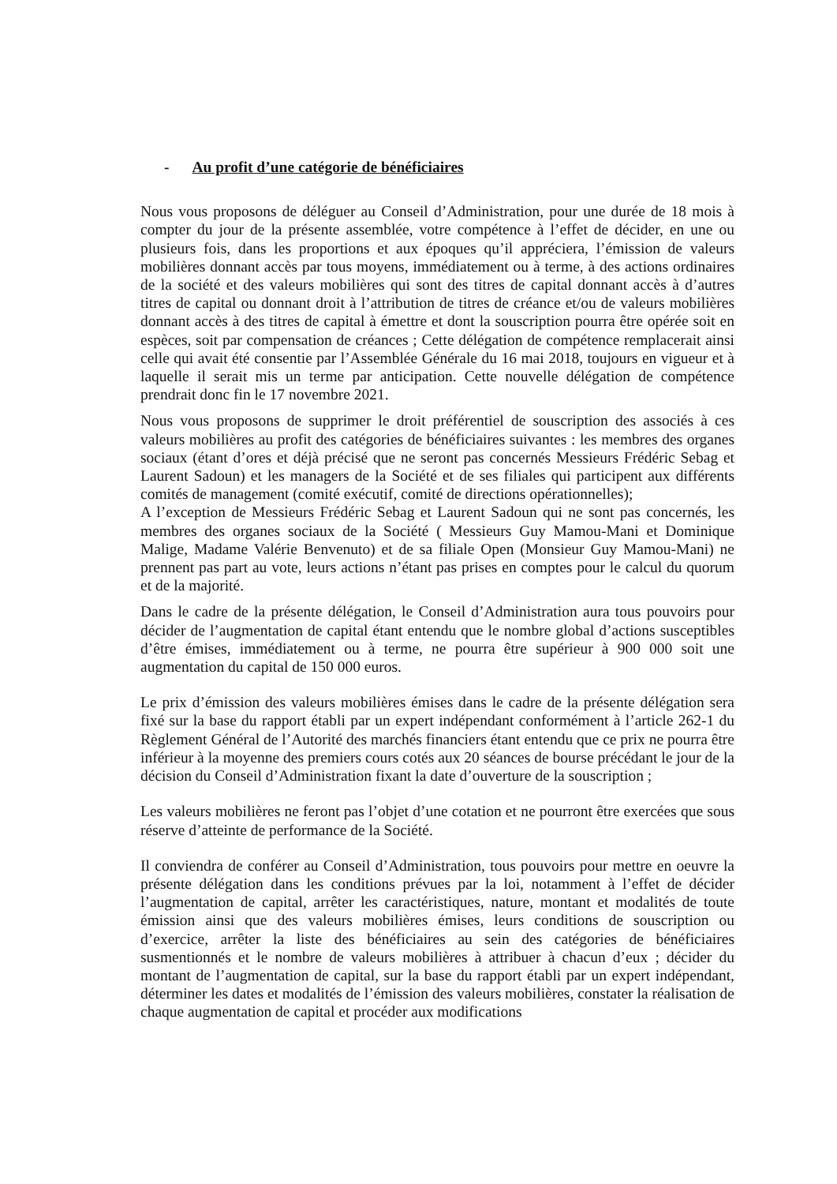- Au profit d’une catégorie de bénéficiaires
Nous vous proposons de déléguer au Conseil d’Administration, pour une durée de 18 mois à compter du jour de la présente assemblée, votre compétence à l’effet de décider, en une ou plusieurs fois, dans les proportions et aux époques qu’il appréciera, l’émission de valeurs mobilières donnant accès par tous moyens, immédiatement ou à terme, à des actions ordinaires de la société et des valeurs mobilières qui sont des titres de capital donnant accès à d’autres titres de capital ou donnant droit à l’attribution de titres de créance et/ou de valeurs mobilières donnant accès à des titres de capital à émettre et dont la souscription pourra être opérée soit en espèces, soit par compensation de créances ; Cette délégation de compétence remplacerait ainsi celle qui avait été consentie par l’Assemblée Générale du 16 mai 2018, toujours en vigueur et à laquelle il serait mis un terme par anticipation. Cette nouvelle délégation de compétence prendrait donc fin le 17 novembre 2021.
Nous vous proposons de supprimer le droit préférentiel de souscription des associés à ces valeurs mobilières au profit des catégories de bénéficiaires suivantes : les membres des organes sociaux (étant d’ores et déjà précisé que ne seront pas concernés Messieurs Frédéric Sebag et Laurent Sadoun) et les managers de la Société et de ses filiales qui participent aux différents comités de management (comité exécutif, comité de directions opérationnelles);
A l’exception de Messieurs Frédéric Sebag et Laurent Sadoun qui ne sont pas concernés, les membres des organes sociaux de la Société ( Messieurs Guy Mamou-Mani et Dominique Malige, Madame Valérie Benvenuto) et de sa filiale Open (Monsieur Guy Mamou-Mani) ne prennent pas part au vote, leurs actions n’étant pas prises en comptes pour le calcul du quorum et de la majorité.
Dans le cadre de la présente délégation, le Conseil d’Administration aura tous pouvoirs pour décider de l’augmentation de capital étant entendu que le nombre global d’actions susceptibles d’être émises, immédiatement ou à terme, ne pourra être supérieur à 900 000 soit une augmentation du capital de 150 000 euros.
Le prix d’émission des valeurs mobilières émises dans le cadre de la présente délégation sera fixé sur la base du rapport établi par un expert indépendant conformément à l’article 262-1 du Règlement Général de l’Autorité des marchés financiers étant entendu que ce prix ne pourra être inférieur à la moyenne des premiers cours cotés aux 20 séances de bourse précédant le jour de la décision du Conseil d’Administration fixant la date d’ouverture de la souscription ;
Les valeurs mobilières ne feront pas l’objet d’une cotation et ne pourront être exercées que sous réserve d’atteinte de performance de la Société.
Il conviendra de conférer au Conseil d’Administration, tous pouvoirs pour mettre en oeuvre la présente délégation dans les conditions prévues par la loi, notamment à l’effet de décider l’augmentation de capital, arrêter les caractéristiques, nature, montant et modalités de toute émission ainsi que des valeurs mobilières émises, leurs conditions de souscription ou d’exercice, arrêter la liste des bénéficiaires au sein des catégories de bénéficiaires susmentionnés et le nombre de valeurs mobilières à attribuer à chacun d’eux ; décider du montant de l’augmentation de capital, sur la base du rapport établi par un expert indépendant, déterminer les dates et modalités de l’émission des valeurs mobilières, constater la réalisation de chaque augmentation de capital et procéder aux modifications